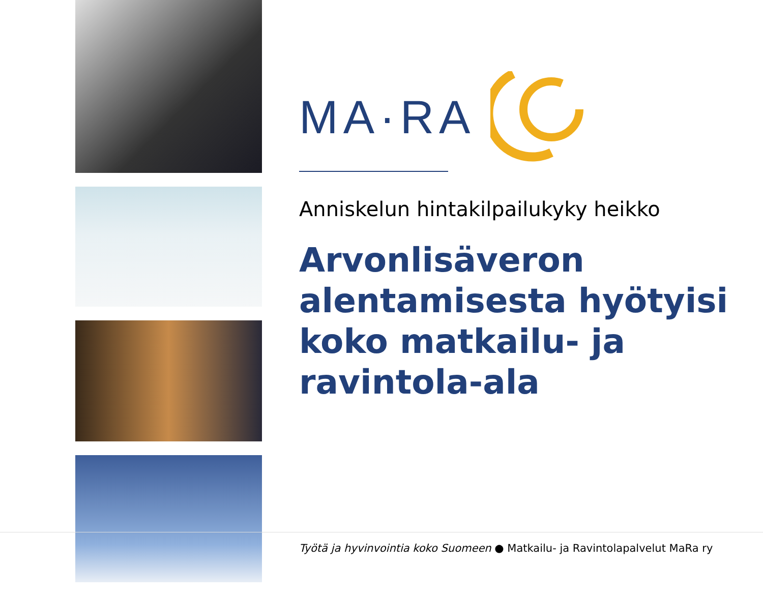MA·RA
Anniskelun hintakilpailukyky heikko
Arvonlisäveron alentamisesta hyötyisi koko matkailu- ja ravintola-ala
Työtä ja hyvinvointia koko Suomeen ● Matkailu- ja Ravintolapalvelut MaRa ry